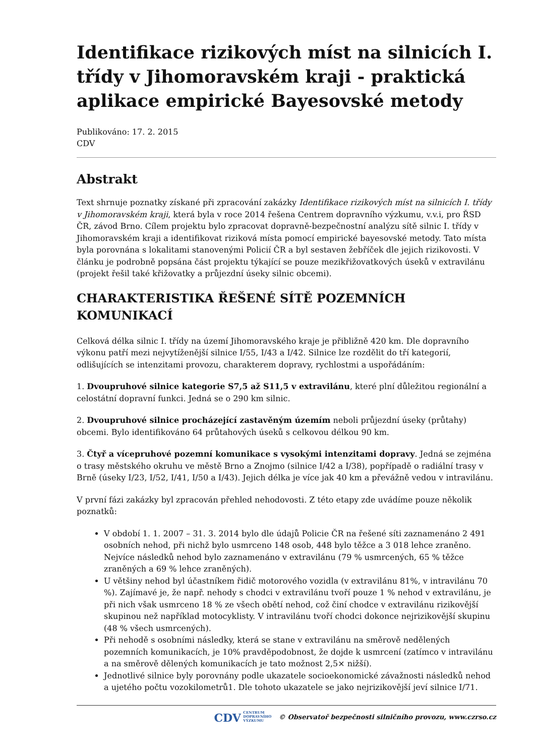Identifikace rizikových míst na silnicích I. třídy v Jihomoravském kraji - praktická aplikace empirické Bayesovské metody
Publikováno: 17. 2. 2015
CDV
Abstrakt
Text shrnuje poznatky získané při zpracování zakázky Identifikace rizikových míst na silnicích I. třídy v Jihomoravském kraji, která byla v roce 2014 řešena Centrem dopravního výzkumu, v.v.i, pro ŘSD ČR, závod Brno. Cílem projektu bylo zpracovat dopravně-bezpečnostní analýzu sítě silnic I. třídy v Jihomoravském kraji a identifikovat riziková místa pomocí empirické bayesovské metody. Tato místa byla porovnána s lokalitami stanovenými Policií ČR a byl sestaven žebříček dle jejich rizikovosti. V článku je podrobně popsána část projektu týkající se pouze mezikřižovatkových úseků v extravilánu (projekt řešil také křižovatky a průjezdní úseky silnic obcemi).
CHARAKTERISTIKA ŘEŠENÉ SÍTĚ POZEMNÍCH KOMUNIKACÍ
Celková délka silnic I. třídy na území Jihomoravského kraje je přibližně 420 km. Dle dopravního výkonu patří mezi nejvytíženější silnice I/55, I/43 a I/42. Silnice lze rozdělit do tří kategorií, odlišujících se intenzitami provozu, charakterem dopravy, rychlostmi a uspořádáním:
1. Dvoupruhové silnice kategorie S7,5 až S11,5 v extravilánu, které plní důležitou regionální a celostátní dopravní funkci. Jedná se o 290 km silnic.
2. Dvoupruhové silnice procházející zastavěným územím neboli průjezdní úseky (průtahy) obcemi. Bylo identifikováno 64 průtahových úseků s celkovou délkou 90 km.
3. Čtyř a vícepruhové pozemní komunikace s vysokými intenzitami dopravy. Jedná se zejména o trasy městského okruhu ve městě Brno a Znojmo (silnice I/42 a I/38), popřípadě o radiální trasy v Brně (úseky I/23, I/52, I/41, I/50 a I/43). Jejich délka je více jak 40 km a převážně vedou v intravilánu.
V první fázi zakázky byl zpracován přehled nehodovosti. Z této etapy zde uvádíme pouze několik poznatků:
V období 1. 1. 2007 – 31. 3. 2014 bylo dle údajů Policie ČR na řešené síti zaznamenáno 2 491 osobních nehod, při nichž bylo usmrceno 148 osob, 448 bylo těžce a 3 018 lehce zraněno. Nejvíce následků nehod bylo zaznamenáno v extravilánu (79 % usmrcených, 65 % těžce zraněných a 69 % lehce zraněných).
U většiny nehod byl účastníkem řidič motorového vozidla (v extravilánu 81%, v intravilánu 70 %). Zajímavé je, že např. nehody s chodci v extravilánu tvoří pouze 1 % nehod v extravilánu, je při nich však usmrceno 18 % ze všech obětí nehod, což činí chodce v extravilánu rizikovější skupinou než například motocyklisty. V intravilánu tvoří chodci dokonce nejrizikovější skupinu (48 % všech usmrcených).
Při nehodě s osobními následky, která se stane v extravilánu na směrově nedělených pozemních komunikacích, je 10% pravděpodobnost, že dojde k usmrcení (zatímco v intravilánu a na směrově dělených komunikacích je tato možnost 2,5× nižší).
Jednotlivé silnice byly porovnány podle ukazatele socioekonomické závažnosti následků nehod a ujetého počtu vozokilometrů1. Dle tohoto ukazatele se jako nejrizikovější jeví silnice I/71.
CDV CENTRUM
DOPRAVNÍHO
VÝZKUMU © Observatoř bezpečnosti silničního provozu, www.czrso.cz